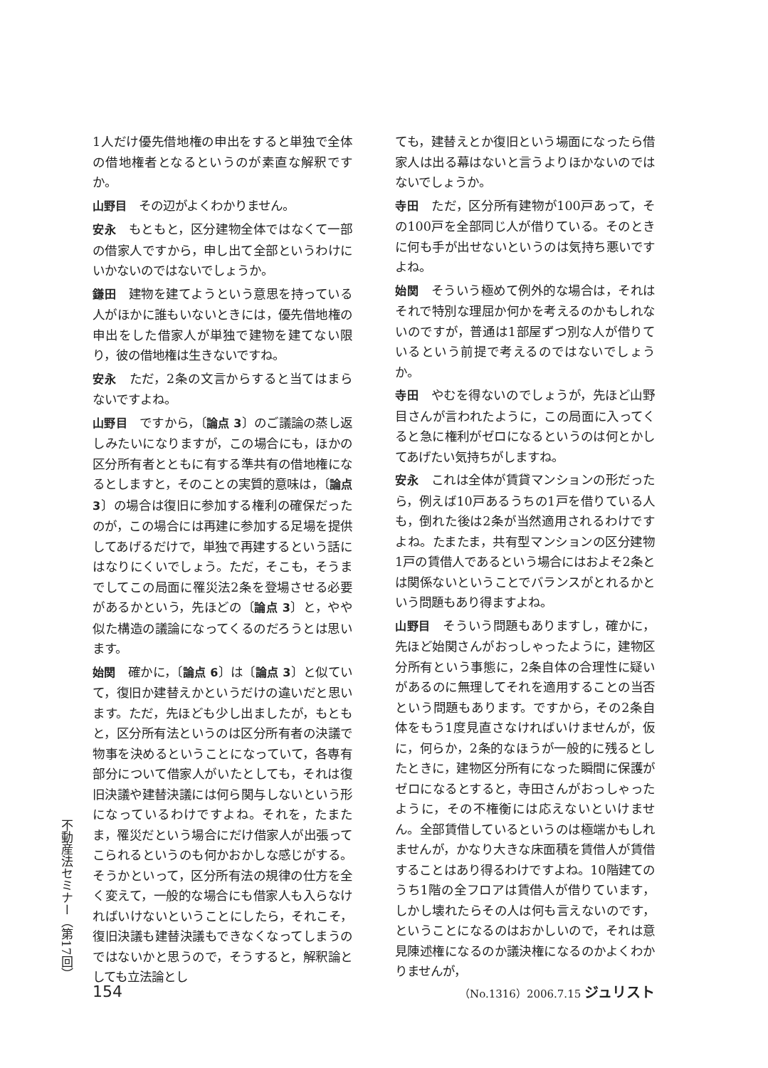1人だけ優先借地権の申出をすると単独で全体の借地権者となるというのが素直な解釈ですか。
山野目　その辺がよくわかりません。
安永　もともと，区分建物全体ではなくて一部の借家人ですから，申し出て全部というわけにいかないのではないでしょうか。
鎌田　建物を建てようという意思を持っている人がほかに誰もいないときには，優先借地権の申出をした借家人が単独で建物を建てない限り，彼の借地権は生きないですね。
安永　ただ，2条の文言からすると当てはまらないですよね。
山野目　ですから，〔論点 3〕のご議論の蒸し返しみたいになりますが，この場合にも，ほかの区分所有者とともに有する準共有の借地権になるとしますと，そのことの実質的意味は，〔論点 3〕の場合は復旧に参加する権利の確保だったのが，この場合には再建に参加する足場を提供してあげるだけで，単独で再建するという話にはなりにくいでしょう。ただ，そこも，そうまでしてこの局面に罹災法2条を登場させる必要があるかという，先ほどの〔論点 3〕と，やや似た構造の議論になってくるのだろうとは思います。
始関　確かに，〔論点 6〕は〔論点 3〕と似ていて，復旧か建替えかというだけの違いだと思います。ただ，先ほども少し出ましたが，もともと，区分所有法というのは区分所有者の決議で物事を決めるということになっていて，各専有部分について借家人がいたとしても，それは復旧決議や建替決議には何ら関与しないという形になっているわけですよね。それを，たまたま，罹災だという場合にだけ借家人が出張ってこられるというのも何かおかしな感じがする。そうかといって，区分所有法の規律の仕方を全く変えて，一般的な場合にも借家人も入らなければいけないということにしたら，それこそ，復旧決議も建替決議もできなくなってしまうのではないかと思うので，そうすると，解釈論としても立法論とし
ても，建替えとか復旧という場面になったら借家人は出る幕はないと言うよりほかないのではないでしょうか。
寺田　ただ，区分所有建物が100戸あって，その100戸を全部同じ人が借りている。そのときに何も手が出せないというのは気持ち悪いですよね。
始関　そういう極めて例外的な場合は，それはそれで特別な理屈か何かを考えるのかもしれないのですが，普通は1部屋ずつ別な人が借りているという前提で考えるのではないでしょうか。
寺田　やむを得ないのでしょうが，先ほど山野目さんが言われたように，この局面に入ってくると急に権利がゼロになるというのは何とかしてあげたい気持ちがしますね。
安永　これは全体が賃貸マンションの形だったら，例えば10戸あるうちの1戸を借りている人も，倒れた後は2条が当然適用されるわけですよね。たまたま，共有型マンションの区分建物1戸の賃借人であるという場合にはおよそ2条とは関係ないということでバランスがとれるかという問題もあり得ますよね。
山野目　そういう問題もありますし，確かに，先ほど始関さんがおっしゃったように，建物区分所有という事態に，2条自体の合理性に疑いがあるのに無理してそれを適用することの当否という問題もあります。ですから，その2条自体をもう1度見直さなければいけませんが，仮に，何らか，2条的なほうが一般的に残るとしたときに，建物区分所有になった瞬間に保護がゼロになるとすると，寺田さんがおっしゃったように，その不権衡には応えないといけません。全部賃借しているというのは極端かもしれませんが，かなり大きな床面積を賃借人が賃借することはあり得るわけですよね。10階建てのうち1階の全フロアは賃借人が借りています，しかし壊れたらその人は何も言えないのです，ということになるのはおかしいので，それは意見陳述権になるのか議決権になるのかよくわかりませんが，
不動産法セミナー（第17回）
154 （No.1316）2006.7.15 ジュリスト